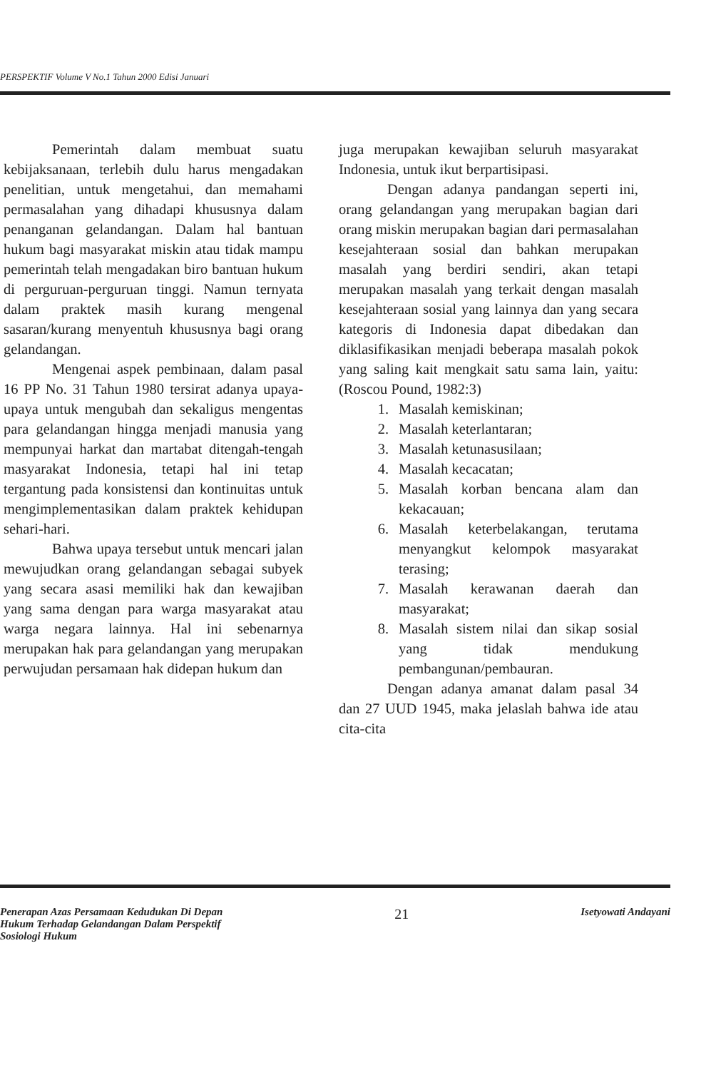PERSPEKTIF Volume V No.1 Tahun 2000 Edisi Januari
Pemerintah dalam membuat suatu kebijaksanaan, terlebih dulu harus mengadakan penelitian, untuk mengetahui, dan memahami permasalahan yang dihadapi khususnya dalam penanganan gelandangan. Dalam hal bantuan hukum bagi masyarakat miskin atau tidak mampu pemerintah telah mengadakan biro bantuan hukum di perguruan-perguruan tinggi. Namun ternyata dalam praktek masih kurang mengenal sasaran/kurang menyentuh khususnya bagi orang gelandangan.
Mengenai aspek pembinaan, dalam pasal 16 PP No. 31 Tahun 1980 tersirat adanya upaya-upaya untuk mengubah dan sekaligus mengentas para gelandangan hingga menjadi manusia yang mempunyai harkat dan martabat ditengah-tengah masyarakat Indonesia, tetapi hal ini tetap tergantung pada konsistensi dan kontinuitas untuk mengimplementasikan dalam praktek kehidupan sehari-hari.
Bahwa upaya tersebut untuk mencari jalan mewujudkan orang gelandangan sebagai subyek yang secara asasi memiliki hak dan kewajiban yang sama dengan para warga masyarakat atau warga negara lainnya. Hal ini sebenarnya merupakan hak para gelandangan yang merupakan perwujudan persamaan hak didepan hukum dan
juga merupakan kewajiban seluruh masyarakat Indonesia, untuk ikut berpartisipasi.
Dengan adanya pandangan seperti ini, orang gelandangan yang merupakan bagian dari orang miskin merupakan bagian dari permasalahan kesejahteraan sosial dan bahkan merupakan masalah yang berdiri sendiri, akan tetapi merupakan masalah yang terkait dengan masalah kesejahteraan sosial yang lainnya dan yang secara kategoris di Indonesia dapat dibedakan dan diklasifikasikan menjadi beberapa masalah pokok yang saling kait mengkait satu sama lain, yaitu: (Roscou Pound, 1982:3)
1. Masalah kemiskinan;
2. Masalah keterlantaran;
3. Masalah ketunasusilaan;
4. Masalah kecacatan;
5. Masalah korban bencana alam dan kekacauan;
6. Masalah keterbelakangan, terutama menyangkut kelompok masyarakat terasing;
7. Masalah kerawanan daerah dan masyarakat;
8. Masalah sistem nilai dan sikap sosial yang tidak mendukung pembangunan/pembauran.
Dengan adanya amanat dalam pasal 34 dan 27 UUD 1945, maka jelaslah bahwa ide atau cita-cita
Penerapan Azas Persamaan Kedudukan Di Depan
Hukum Terhadap Gelandangan Dalam Perspektif
Sosiologi Hukum
21
Isetyowati Andayani